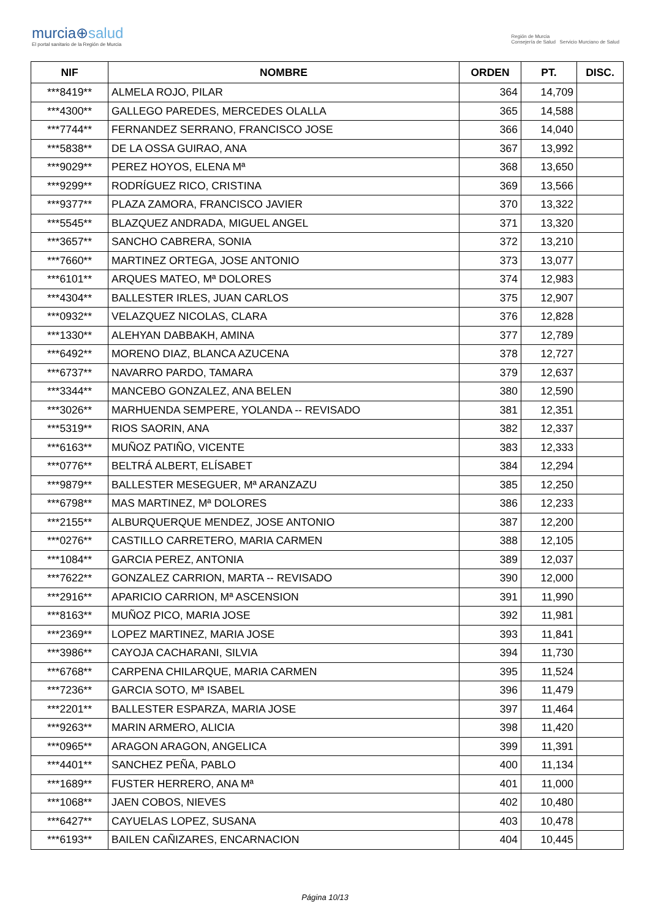murcia⊕salud
El portal sanitario de la Región de Murcia
Región de Murcia
Consejería de Salud Servicio Murciano de Salud
| NIF | NOMBRE | ORDEN | PT. | DISC. |
| --- | --- | --- | --- | --- |
| ***8419** | ALMELA ROJO, PILAR | 364 | 14,709 | |
| ***4300** | GALLEGO PAREDES, MERCEDES OLALLA | 365 | 14,588 | |
| ***7744** | FERNANDEZ SERRANO, FRANCISCO JOSE | 366 | 14,040 | |
| ***5838** | DE LA OSSA GUIRAO, ANA | 367 | 13,992 | |
| ***9029** | PEREZ HOYOS, ELENA Mª | 368 | 13,650 | |
| ***9299** | RODRÍGUEZ RICO, CRISTINA | 369 | 13,566 | |
| ***9377** | PLAZA ZAMORA, FRANCISCO JAVIER | 370 | 13,322 | |
| ***5545** | BLAZQUEZ ANDRADA, MIGUEL ANGEL | 371 | 13,320 | |
| ***3657** | SANCHO CABRERA, SONIA | 372 | 13,210 | |
| ***7660** | MARTINEZ ORTEGA, JOSE ANTONIO | 373 | 13,077 | |
| ***6101** | ARQUES MATEO, Mª DOLORES | 374 | 12,983 | |
| ***4304** | BALLESTER IRLES, JUAN CARLOS | 375 | 12,907 | |
| ***0932** | VELAZQUEZ NICOLAS, CLARA | 376 | 12,828 | |
| ***1330** | ALEHYAN DABBAKH, AMINA | 377 | 12,789 | |
| ***6492** | MORENO DIAZ, BLANCA AZUCENA | 378 | 12,727 | |
| ***6737** | NAVARRO PARDO, TAMARA | 379 | 12,637 | |
| ***3344** | MANCEBO GONZALEZ, ANA BELEN | 380 | 12,590 | |
| ***3026** | MARHUENDA SEMPERE, YOLANDA -- REVISADO | 381 | 12,351 | |
| ***5319** | RIOS SAORIN, ANA | 382 | 12,337 | |
| ***6163** | MUÑOZ PATIÑO, VICENTE | 383 | 12,333 | |
| ***0776** | BELTRÁ ALBERT, ELÍSABET | 384 | 12,294 | |
| ***9879** | BALLESTER MESEGUER, Mª ARANZAZU | 385 | 12,250 | |
| ***6798** | MAS MARTINEZ, Mª DOLORES | 386 | 12,233 | |
| ***2155** | ALBURQUERQUE MENDEZ, JOSE ANTONIO | 387 | 12,200 | |
| ***0276** | CASTILLO CARRETERO, MARIA CARMEN | 388 | 12,105 | |
| ***1084** | GARCIA PEREZ, ANTONIA | 389 | 12,037 | |
| ***7622** | GONZALEZ CARRION, MARTA -- REVISADO | 390 | 12,000 | |
| ***2916** | APARICIO CARRION, Mª ASCENSION | 391 | 11,990 | |
| ***8163** | MUÑOZ PICO, MARIA JOSE | 392 | 11,981 | |
| ***2369** | LOPEZ MARTINEZ, MARIA JOSE | 393 | 11,841 | |
| ***3986** | CAYOJA CACHARANI, SILVIA | 394 | 11,730 | |
| ***6768** | CARPENA CHILARQUE, MARIA CARMEN | 395 | 11,524 | |
| ***7236** | GARCIA SOTO, Mª ISABEL | 396 | 11,479 | |
| ***2201** | BALLESTER ESPARZA, MARIA JOSE | 397 | 11,464 | |
| ***9263** | MARIN ARMERO, ALICIA | 398 | 11,420 | |
| ***0965** | ARAGON ARAGON, ANGELICA | 399 | 11,391 | |
| ***4401** | SANCHEZ PEÑA, PABLO | 400 | 11,134 | |
| ***1689** | FUSTER HERRERO, ANA Mª | 401 | 11,000 | |
| ***1068** | JAEN COBOS, NIEVES | 402 | 10,480 | |
| ***6427** | CAYUELAS LOPEZ, SUSANA | 403 | 10,478 | |
| ***6193** | BAILEN CAÑIZARES, ENCARNACION | 404 | 10,445 | |
Página 10/13